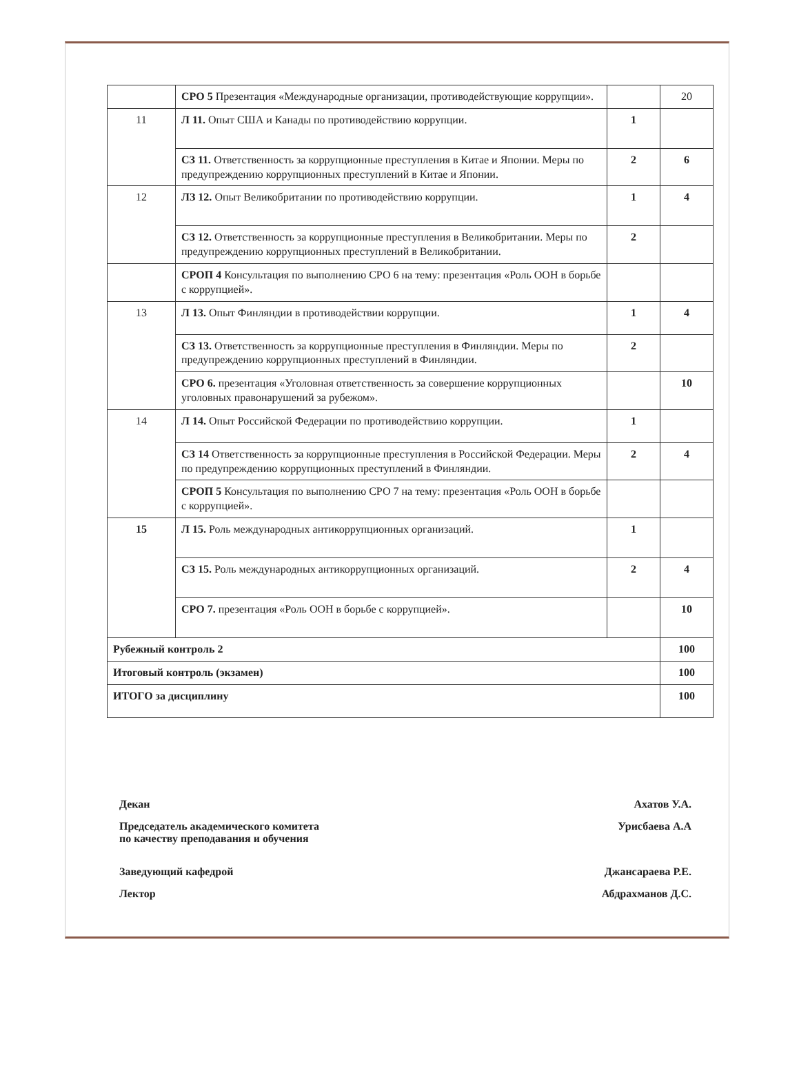| | СРО 5 Презентация «Международные организации, противодействующие коррупции». | | 20 |
| 11 | Л 11. Опыт США и Канады по противодействию коррупции. | 1 | |
| | СЗ 11. Ответственность за коррупционные преступления в Китае и Японии. Меры по предупреждению коррупционных преступлений в Китае и Японии. | 2 | 6 |
| 12 | ЛЗ 12. Опыт Великобритании по противодействию коррупции. | 1 | 4 |
| | СЗ 12. Ответственность за коррупционные преступления в Великобритании. Меры по предупреждению коррупционных преступлений в Великобритании. | 2 | |
| | СРОП 4 Консультация по выполнению СРО 6 на тему: презентация «Роль ООН в борьбе с коррупцией». | | |
| 13 | Л 13. Опыт Финляндии в противодействии коррупции. | 1 | 4 |
| | СЗ 13. Ответственность за коррупционные преступления в Финляндии. Меры по предупреждению коррупционных преступлений в Финляндии. | 2 | |
| | СРО 6. презентация «Уголовная ответственность за совершение коррупционных уголовных правонарушений за рубежом». | | 10 |
| 14 | Л 14. Опыт Российской Федерации по противодействию коррупции. | 1 | |
| | СЗ 14 Ответственность за коррупционные преступления в Российской Федерации. Меры по предупреждению коррупционных преступлений в Финляндии. | 2 | 4 |
| | СРОП 5 Консультация по выполнению СРО 7 на тему: презентация «Роль ООН в борьбе с коррупцией». | | |
| 15 | Л 15. Роль международных антикоррупционных организаций. | 1 | |
| | СЗ 15. Роль международных антикоррупционных организаций. | 2 | 4 |
| | СРО 7. презентация «Роль ООН в борьбе с коррупцией». | | 10 |
| Рубежный контроль 2 | | | 100 |
| Итоговый контроль (экзамен) | | | 100 |
| ИТОГО за дисциплину | | | 100 |
Декан Ахатов У.А.
Председатель академического комитета
по качеству преподавания и обучения Урисбаева А.А
Заведующий кафедрой Джансараева Р.Е.
Лектор Абдрахманов Д.С.